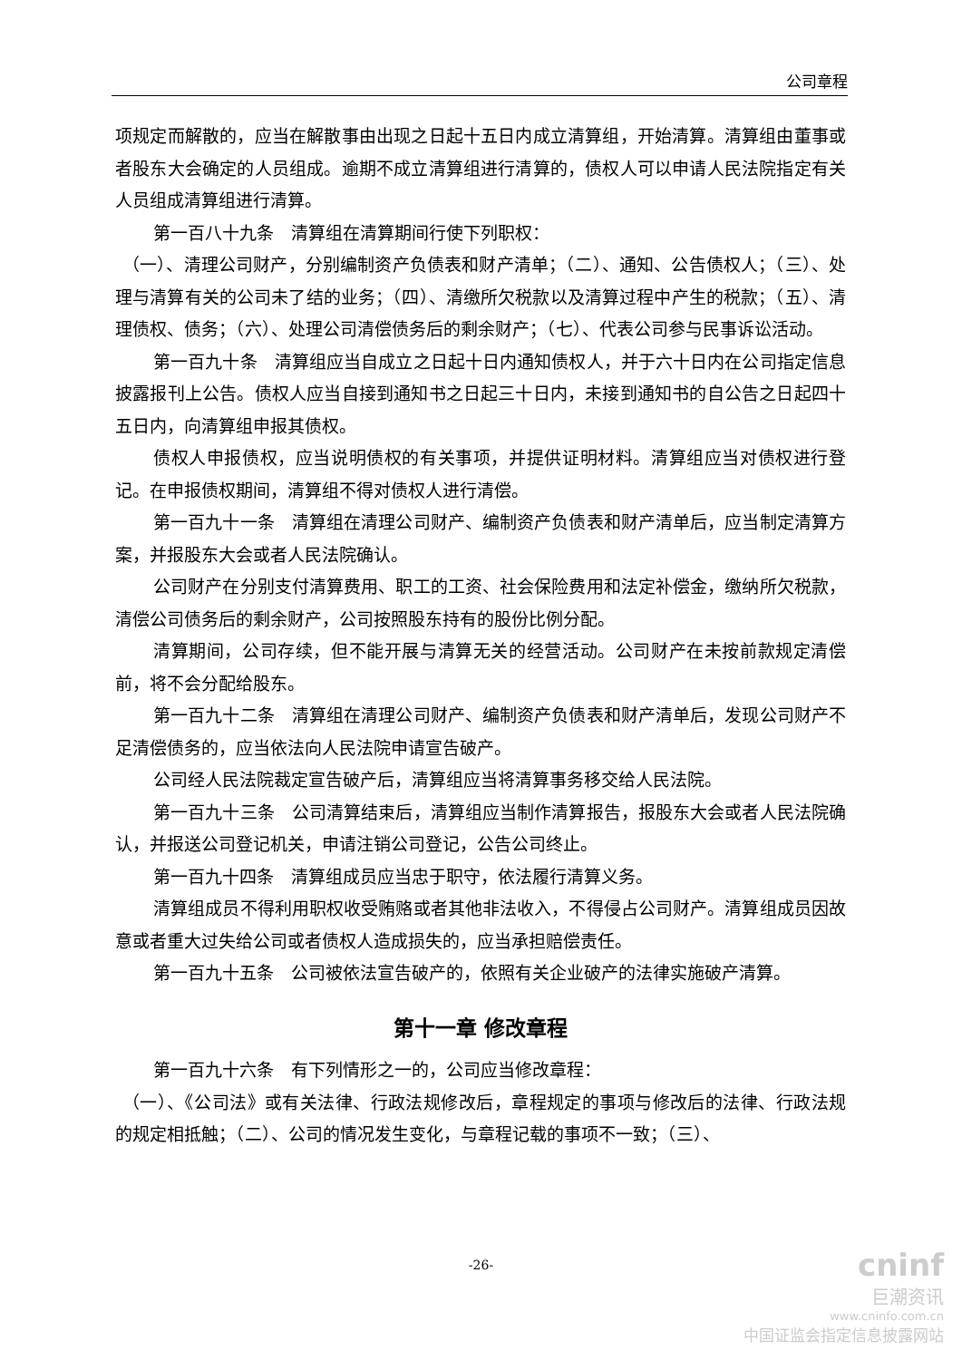公司章程
项规定而解散的，应当在解散事由出现之日起十五日内成立清算组，开始清算。清算组由董事或者股东大会确定的人员组成。逾期不成立清算组进行清算的，债权人可以申请人民法院指定有关人员组成清算组进行清算。
第一百八十九条　清算组在清算期间行使下列职权：
（一）、清理公司财产，分别编制资产负债表和财产清单；（二）、通知、公告债权人；（三）、处理与清算有关的公司未了结的业务；（四）、清缴所欠税款以及清算过程中产生的税款；（五）、清理债权、债务；（六）、处理公司清偿债务后的剩余财产；（七）、代表公司参与民事诉讼活动。
第一百九十条　清算组应当自成立之日起十日内通知债权人，并于六十日内在公司指定信息披露报刊上公告。债权人应当自接到通知书之日起三十日内，未接到通知书的自公告之日起四十五日内，向清算组申报其债权。
债权人申报债权，应当说明债权的有关事项，并提供证明材料。清算组应当对债权进行登记。在申报债权期间，清算组不得对债权人进行清偿。
第一百九十一条　清算组在清理公司财产、编制资产负债表和财产清单后，应当制定清算方案，并报股东大会或者人民法院确认。
公司财产在分别支付清算费用、职工的工资、社会保险费用和法定补偿金，缴纳所欠税款，清偿公司债务后的剩余财产，公司按照股东持有的股份比例分配。
清算期间，公司存续，但不能开展与清算无关的经营活动。公司财产在未按前款规定清偿前，将不会分配给股东。
第一百九十二条　清算组在清理公司财产、编制资产负债表和财产清单后，发现公司财产不足清偿债务的，应当依法向人民法院申请宣告破产。
公司经人民法院裁定宣告破产后，清算组应当将清算事务移交给人民法院。
第一百九十三条　公司清算结束后，清算组应当制作清算报告，报股东大会或者人民法院确认，并报送公司登记机关，申请注销公司登记，公告公司终止。
第一百九十四条　清算组成员应当忠于职守，依法履行清算义务。
清算组成员不得利用职权收受贿赂或者其他非法收入，不得侵占公司财产。清算组成员因故意或者重大过失给公司或者债权人造成损失的，应当承担赔偿责任。
第一百九十五条　公司被依法宣告破产的，依照有关企业破产的法律实施破产清算。
第十一章 修改章程
第一百九十六条　有下列情形之一的，公司应当修改章程：
（一）、《公司法》或有关法律、行政法规修改后，章程规定的事项与修改后的法律、行政法规的规定相抵触；（二）、公司的情况发生变化，与章程记载的事项不一致；（三）、
-26-
cninf
巨潮资讯
www.cninfo.com.cn
中国证监会指定信息披露网站